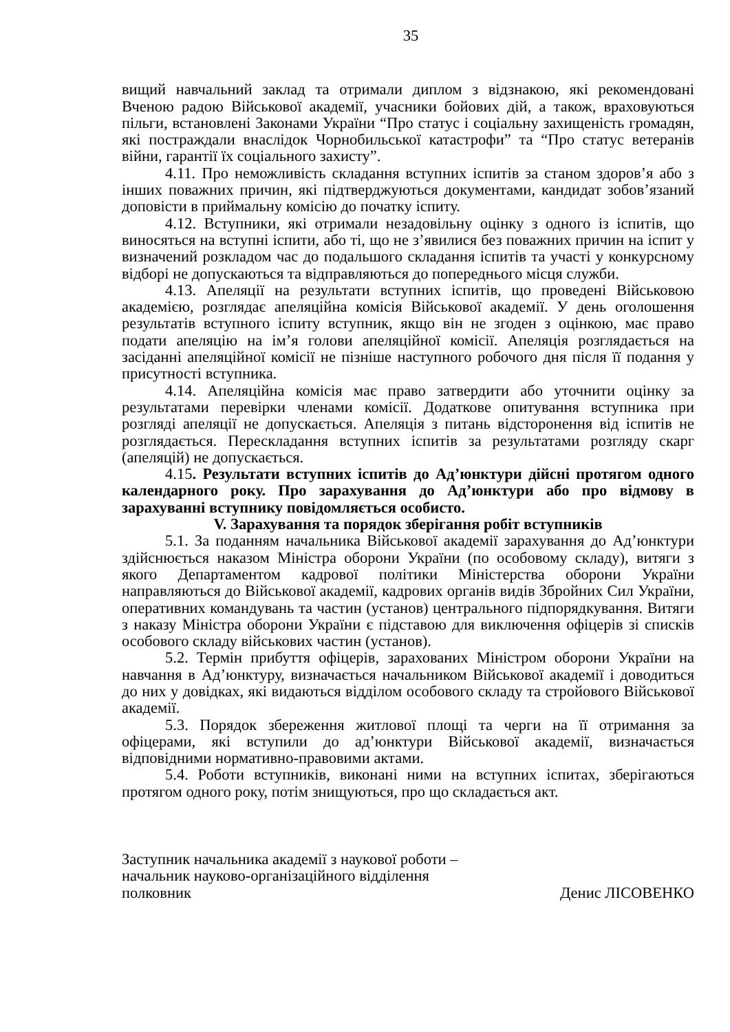35
вищий навчальний заклад та отримали диплом з відзнакою, які рекомендовані Вченою радою Військової академії, учасники бойових дій, а також, враховуються пільги, встановлені Законами України “Про статус і соціальну захищеність громадян, які постраждали внаслідок Чорнобильської катастрофи” та “Про статус ветеранів війни, гарантії їх соціального захисту”.
4.11. Про неможливість складання вступних іспитів за станом здоров’я або з інших поважних причин, які підтверджуються документами, кандидат зобов’язаний доповісти в приймальну комісію до початку іспиту.
4.12. Вступники, які отримали незадовільну оцінку з одного із іспитів, що виносяться на вступні іспити, або ті, що не з’явилися без поважних причин на іспит у визначений розкладом час до подальшого складання іспитів та участі у конкурсному відборі не допускаються та відправляються до попереднього місця служби.
4.13. Апеляції на результати вступних іспитів, що проведені Військовою академією, розглядає апеляційна комісія Військової академії. У день оголошення результатів вступного іспиту вступник, якщо він не згоден з оцінкою, має право подати апеляцію на ім’я голови апеляційної комісії. Апеляція розглядається на засіданні апеляційної комісії не пізніше наступного робочого дня після її подання у присутності вступника.
4.14. Апеляційна комісія має право затвердити або уточнити оцінку за результатами перевірки членами комісії. Додаткове опитування вступника при розгляді апеляції не допускається. Апеляція з питань відсторонення від іспитів не розглядається. Перескладання вступних іспитів за результатами розгляду скарг (апеляцій) не допускається.
4.15. Результати вступних іспитів до Ад’юнктури дійсні протягом одного календарного року. Про зарахування до Ад’юнктури або про відмову в зарахуванні вступнику повідомляється особисто.
V. Зарахування та порядок зберігання робіт вступників
5.1. За поданням начальника Військової академії зарахування до Ад’юнктури здійснюється наказом Міністра оборони України (по особовому складу), витяги з якого Департаментом кадрової політики Міністерства оборони України направляються до Військової академії, кадрових органів видів Збройних Сил України, оперативних командувань та частин (установ) центрального підпорядкування. Витяги з наказу Міністра оборони України є підставою для виключення офіцерів зі списків особового складу військових частин (установ).
5.2. Термін прибуття офіцерів, зарахованих Міністром оборони України на навчання в Ад’юнктуру, визначається начальником Військової академії і доводиться до них у довідках, які видаються відділом особового складу та стройового Військової академії.
5.3. Порядок збереження житлової площі та черги на її отримання за офіцерами, які вступили до ад’юнктури Військової академії, визначається відповідними нормативно-правовими актами.
5.4. Роботи вступників, виконані ними на вступних іспитах, зберігаються протягом одного року, потім знищуються, про що складається акт.
Заступник начальника академії з наукової роботи –
начальник науково-організаційного відділення
полковник Денис ЛІСОВЕНКО